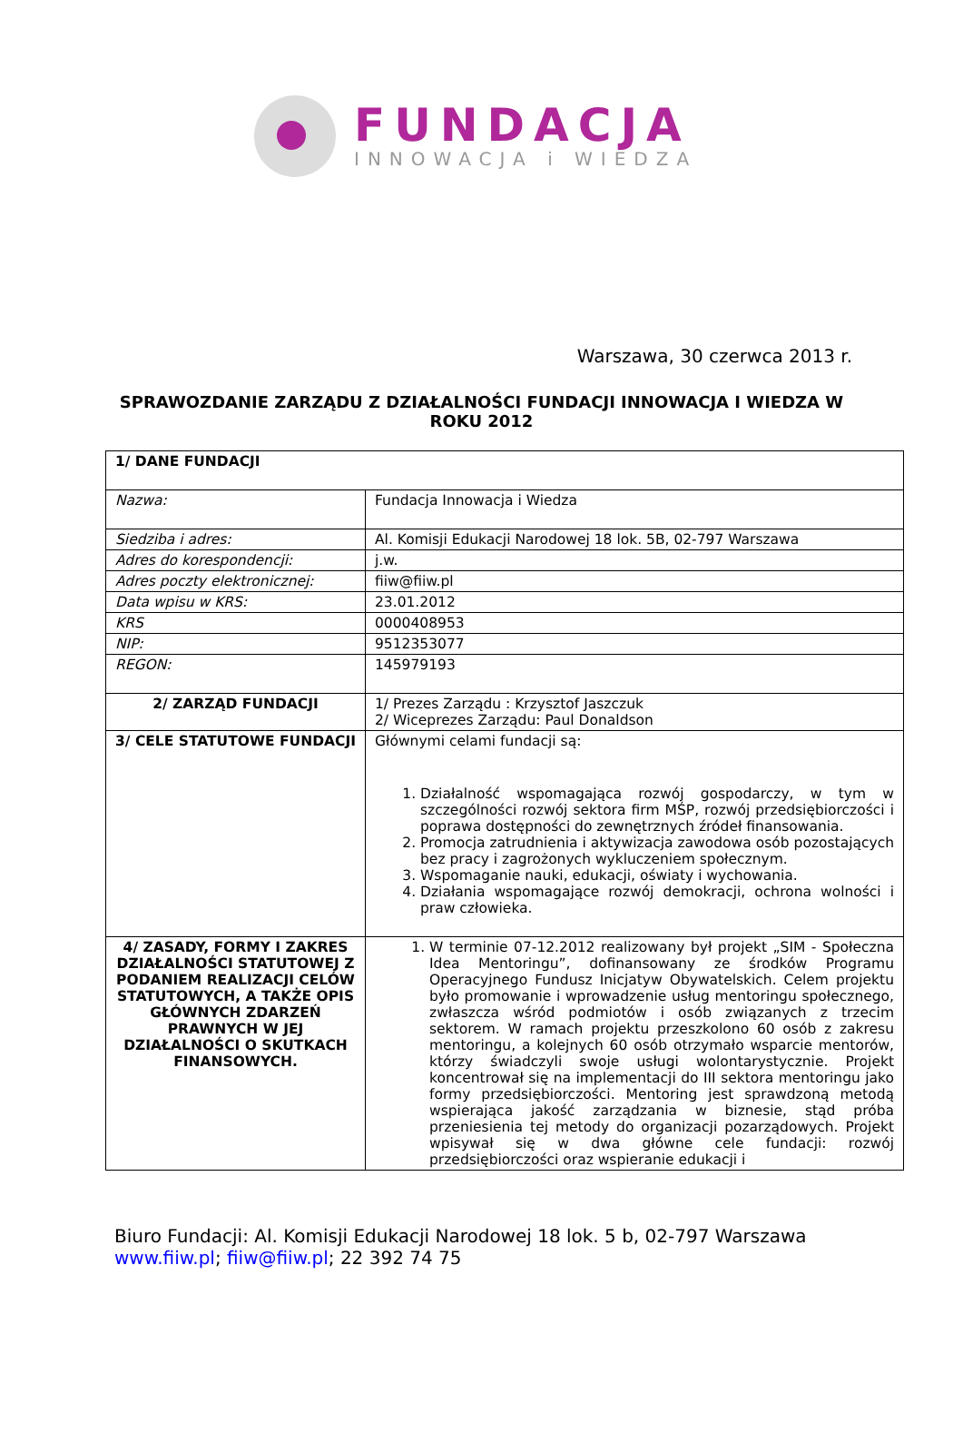FUNDACJA
INNOWACJA i WIEDZA
Warszawa, 30 czerwca 2013 r.
SPRAWOZDANIE ZARZĄDU Z DZIAŁALNOŚCI FUNDACJI INNOWACJA I WIEDZA W ROKU 2012
| 1/ DANE FUNDACJI | |
| Nazwa: | Fundacja Innowacja i Wiedza |
| Siedziba i adres: | Al. Komisji Edukacji Narodowej 18 lok. 5B, 02-797 Warszawa |
| Adres do korespondencji: | j.w. |
| Adres poczty elektronicznej: | fiiw@fiiw.pl |
| Data wpisu w KRS: | 23.01.2012 |
| KRS | 0000408953 |
| NIP: | 9512353077 |
| REGON: | 145979193 |
| 2/ ZARZĄD FUNDACJI | 1/ Prezes Zarządu : Krzysztof Jaszczuk 2/ Wiceprezes Zarządu: Paul Donaldson |
| 3/ CELE STATUTOWE FUNDACJI | Głównymi celami fundacji są: 1. Działalność wspomagająca rozwój gospodarczy, w tym w szczególności rozwój sektora firm MŚP, rozwój przedsiębiorczości i poprawa dostępności do zewnętrznych źródeł finansowania. 2. Promocja zatrudnienia i aktywizacja zawodowa osób pozostających bez pracy i zagrożonych wykluczeniem społecznym. 3. Wspomaganie nauki, edukacji, oświaty i wychowania. 4. Działania wspomagające rozwój demokracji, ochrona wolności i praw człowieka. |
| 4/ ZASADY, FORMY I ZAKRES DZIAŁALNOŚCI STATUTOWEJ Z PODANIEM REALIZACJI CELÓW STATUTOWYCH, A TAKŻE OPIS GŁÓWNYCH ZDARZEŃ PRAWNYCH W JEJ DZIAŁALNOŚCI O SKUTKACH FINANSOWYCH. | 1. W terminie 07-12.2012 realizowany był projekt „SIM - Społeczna Idea Mentoringu”, dofinansowany ze środków Programu Operacyjnego Fundusz Inicjatyw Obywatelskich. Celem projektu było promowanie i wprowadzenie usług mentoringu społecznego, zwłaszcza wśród podmiotów i osób związanych z trzecim sektorem. W ramach projektu przeszkolono 60 osób z zakresu mentoringu, a kolejnych 60 osób otrzymało wsparcie mentorów, którzy świadczyli swoje usługi wolontarystycznie. Projekt koncentrował się na implementacji do III sektora mentoringu jako formy przedsiębiorczości. Mentoring jest sprawdzoną metodą wspierająca jakość zarządzania w biznesie, stąd próba przeniesienia tej metody do organizacji pozarządowych. Projekt wpisywał się w dwa główne cele fundacji: rozwój przedsiębiorczości oraz wspieranie edukacji i |
Biuro Fundacji: Al. Komisji Edukacji Narodowej 18 lok. 5 b, 02-797 Warszawa
www.fiiw.pl; fiiw@fiiw.pl; 22 392 74 75